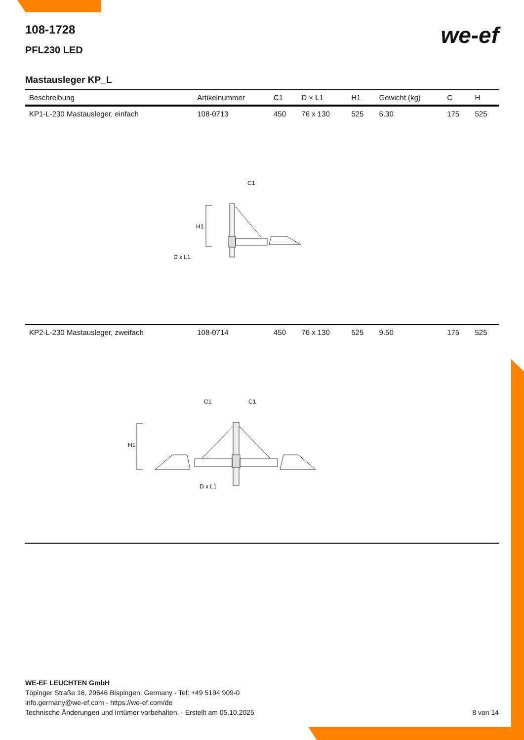we-ef
108-1728
PFL230 LED
Mastausleger KP_L
| Beschreibung | Artikelnummer | C1 | D × L1 | H1 | Gewicht (kg) | C | H |
| --- | --- | --- | --- | --- | --- | --- | --- |
| KP1-L-230 Mastausleger, einfach | 108-0713 | 450 | 76 x 130 | 525 | 6.30 | 175 | 525 |
| H1 C1 D x L1 | | | | | | | |
| KP2-L-230 Mastausleger, zweifach | 108-0714 | 450 | 76 x 130 | 525 | 9.50 | 175 | 525 |
| H1 C1 C1 D x L1 | | | | | | | |
WE-EF LEUCHTEN GmbH
Töpinger Straße 16, 29646 Bispingen, Germany - Tel: +49 5194 909-0
info.germany@we-ef.com - https://we-ef.com/de
Technische Änderungen und Irrtümer vorbehalten. - Erstellt am 05.10.2025 8 von 14